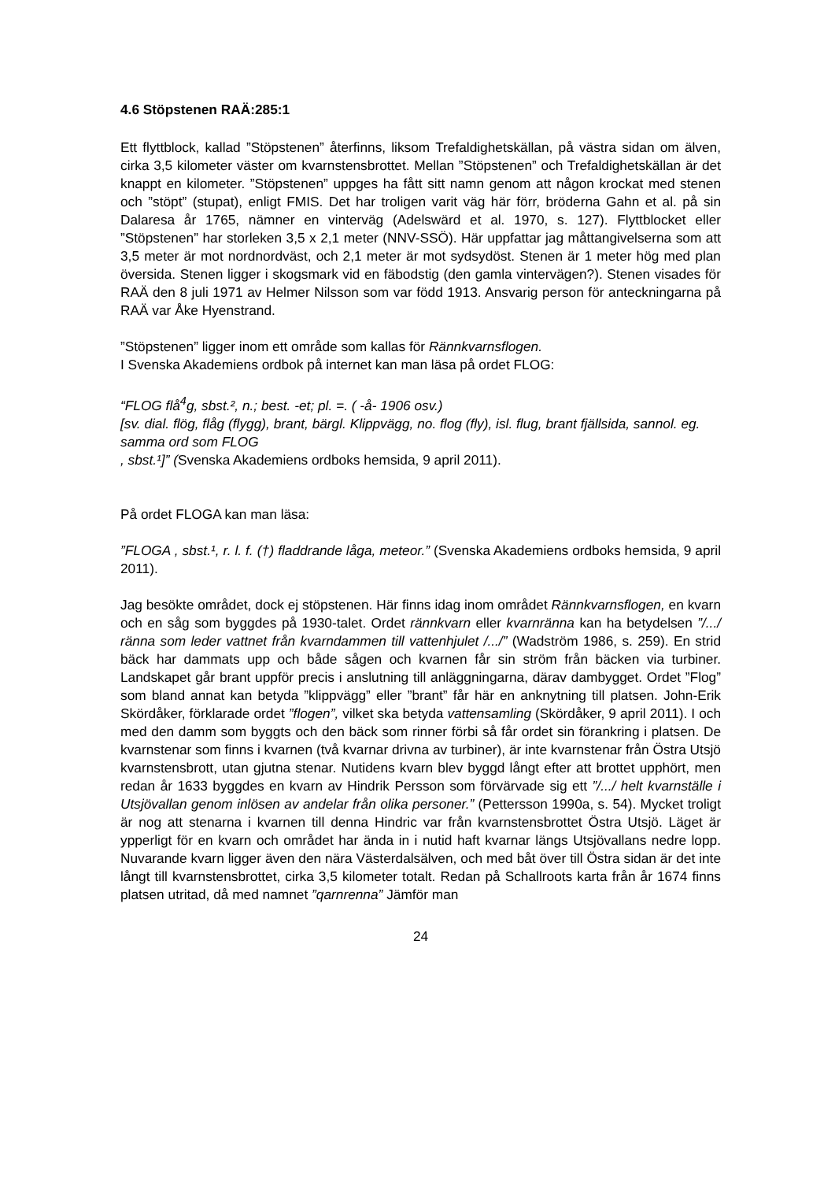4.6 Stöpstenen RAÄ:285:1
Ett flyttblock, kallad ”Stöpstenen” återfinns, liksom Trefaldighetskällan, på västra sidan om älven, cirka 3,5 kilometer väster om kvarnstensbrottet. Mellan ”Stöpstenen” och Trefaldighetskällan är det knappt en kilometer. ”Stöpstenen” uppges ha fått sitt namn genom att någon krockat med stenen och ”stöpt” (stupat), enligt FMIS. Det har troligen varit väg här förr, bröderna Gahn et al. på sin Dalaresa år 1765, nämner en vinterväg (Adelswärd et al. 1970, s. 127). Flyttblocket eller ”Stöpstenen” har storleken 3,5 x 2,1 meter (NNV-SSÖ). Här uppfattar jag måttangivelserna som att 3,5 meter är mot nordnordväst, och 2,1 meter är mot sydsydöst. Stenen är 1 meter hög med plan översida. Stenen ligger i skogsmark vid en fäbodstig (den gamla vintervägen?). Stenen visades för RAÄ den 8 juli 1971 av Helmer Nilsson som var född 1913. Ansvarig person för anteckningarna på RAÄ var Åke Hyenstrand.
”Stöpstenen” ligger inom ett område som kallas för Rännkvarnsflogen.
I Svenska Akademiens ordbok på internet kan man läsa på ordet FLOG:
“FLOG flå<sup>4</sup>g, sbst.², n.; best. -et; pl. =. ( -å- 1906 osv.)
[sv. dial. flög, flåg (flygg), brant, bärgl. Klippvägg, no. flog (fly), isl. flug, brant fjällsida, sannol. eg. samma ord som FLOG
, sbst.¹]” (Svenska Akademiens ordboks hemsida, 9 april 2011).
På ordet FLOGA kan man läsa:
”FLOGA , sbst.¹, r. l. f. (†) fladdrande låga, meteor.” (Svenska Akademiens ordboks hemsida, 9 april 2011).
Jag besökte området, dock ej stöpstenen. Här finns idag inom området Rännkvarnsflogen, en kvarn och en såg som byggdes på 1930-talet. Ordet rännkvarn eller kvarnränna kan ha betydelsen ”/.../ ränna som leder vattnet från kvarndammen till vattenhjulet /.../” (Wadström 1986, s. 259). En strid bäck har dammats upp och både sågen och kvarnen får sin ström från bäcken via turbiner. Landskapet går brant uppför precis i anslutning till anläggningarna, därav dambygget. Ordet ”Flog” som bland annat kan betyda ”klippvägg” eller ”brant” får här en anknytning till platsen. John-Erik Skördåker, förklarade ordet ”flogen”, vilket ska betyda vattensamling (Skördåker, 9 april 2011). I och med den damm som byggts och den bäck som rinner förbi så får ordet sin förankring i platsen. De kvarnstenar som finns i kvarnen (två kvarnar drivna av turbiner), är inte kvarnstenar från Östra Utsjö kvarnstensbrott, utan gjutna stenar. Nutidens kvarn blev byggd långt efter att brottet upphört, men redan år 1633 byggdes en kvarn av Hindrik Persson som förvärvade sig ett ”/.../ helt kvarnställe i Utsjövallan genom inlösen av andelar från olika personer.” (Pettersson 1990a, s. 54). Mycket troligt är nog att stenarna i kvarnen till denna Hindric var från kvarnstensbrottet Östra Utsjö. Läget är ypperligt för en kvarn och området har ända in i nutid haft kvarnar längs Utsjövallans nedre lopp. Nuvarande kvarn ligger även den nära Västerdalsälven, och med båt över till Östra sidan är det inte långt till kvarnstensbrottet, cirka 3,5 kilometer totalt. Redan på Schallroots karta från år 1674 finns platsen utritad, då med namnet ”qarnrenna” Jämför man
24